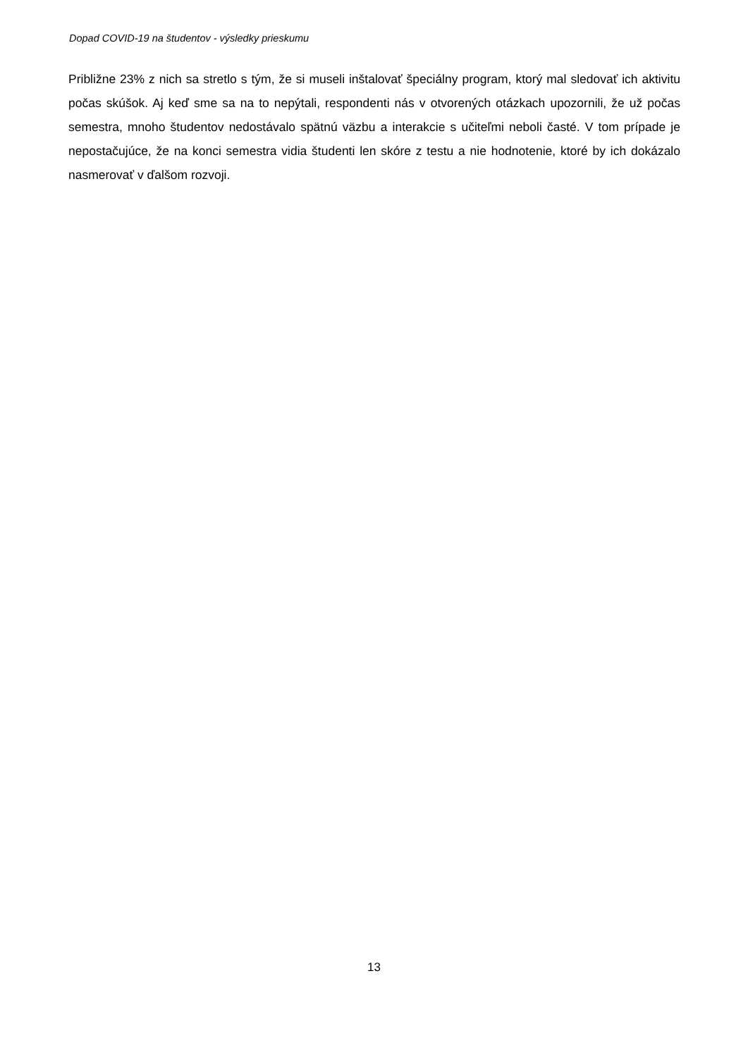Dopad COVID-19 na študentov - výsledky prieskumu
Približne 23% z nich sa stretlo s tým, že si museli inštalovať špeciálny program, ktorý mal sledovať ich aktivitu počas skúšok. Aj keď sme sa na to nepýtali, respondenti nás v otvorených otázkach upozornili, že už počas semestra, mnoho študentov nedostávalo spätnú väzbu a interakcie s učiteľmi neboli časté. V tom prípade je nepostačujúce, že na konci semestra vidia študenti len skóre z testu a nie hodnotenie, ktoré by ich dokázalo nasmerovať v ďalšom rozvoji.
13